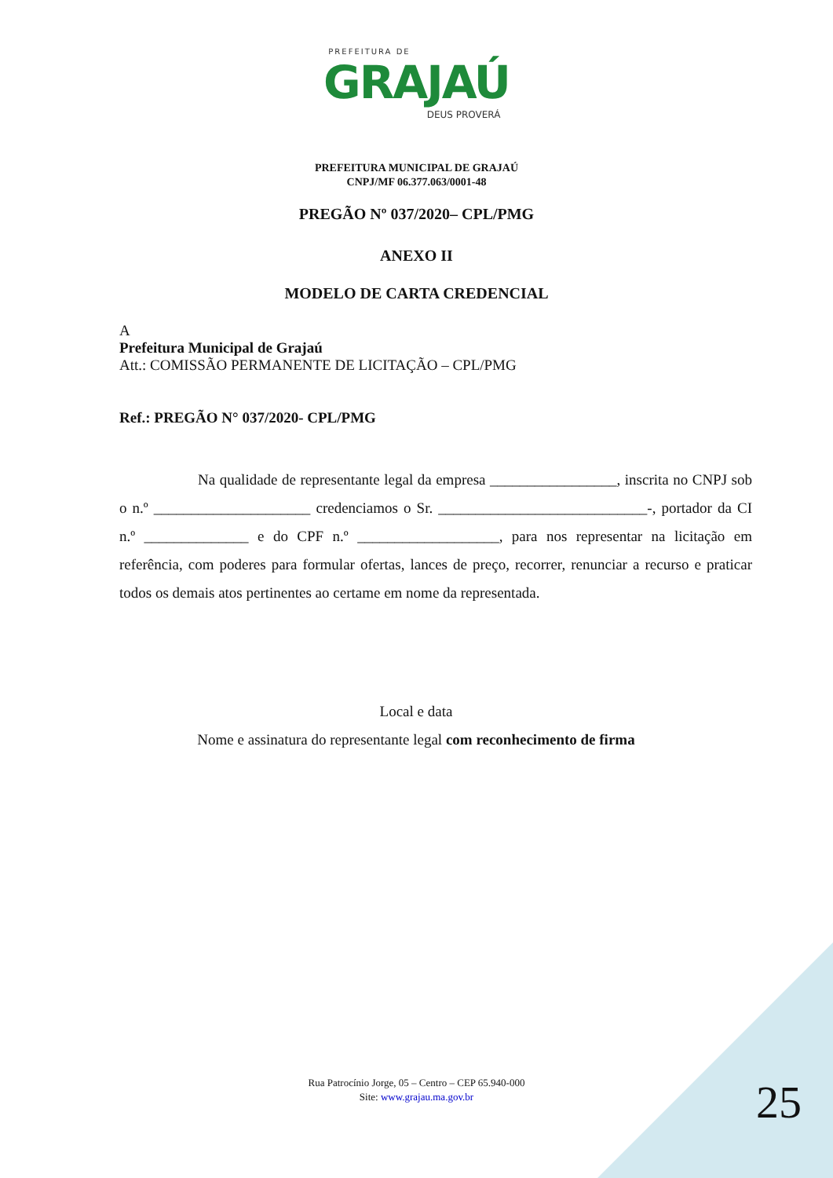PREFEITURA DE
GRAJAÚ
DEUS PROVERÁ
PREFEITURA MUNICIPAL DE GRAJAÚ
CNPJ/MF 06.377.063/0001-48
PREGÃO Nº 037/2020– CPL/PMG
ANEXO II
MODELO DE CARTA CREDENCIAL
A
Prefeitura Municipal de Grajaú
Att.: COMISSÃO PERMANENTE DE LICITAÇÃO – CPL/PMG
Ref.: PREGÃO N° 037/2020- CPL/PMG
Na qualidade de representante legal da empresa _________________, inscrita no CNPJ sob o n.º _____________________ credenciamos o Sr. ____________________________-, portador da CI n.º ______________ e do CPF n.º ___________________, para nos representar na licitação em referência, com poderes para formular ofertas, lances de preço, recorrer, renunciar a recurso e praticar todos os demais atos pertinentes ao certame em nome da representada.
Local e data
Nome e assinatura do representante legal com reconhecimento de firma
Rua Patrocínio Jorge, 05 – Centro – CEP 65.940-000
Site: www.grajau.ma.gov.br
25